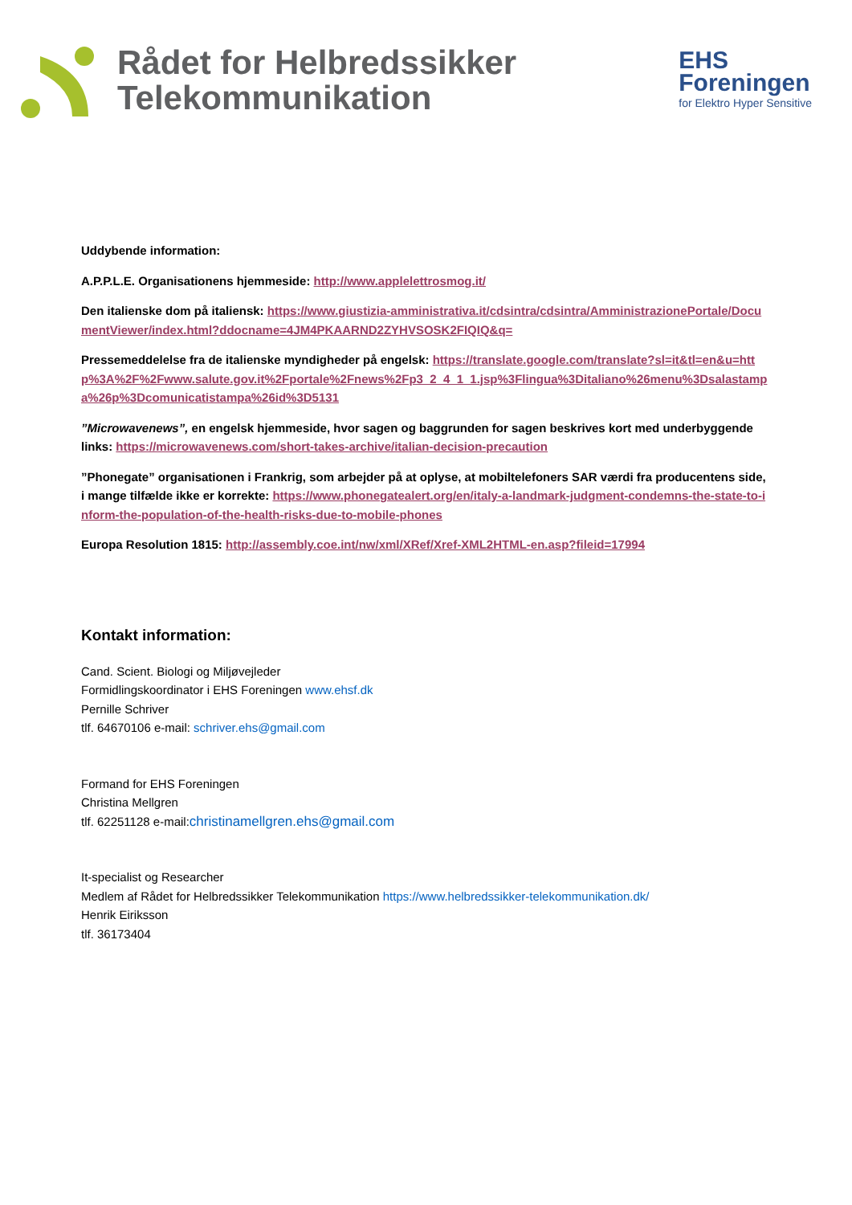Rådet for Helbredssikker
Telekommunikation
EHS
Foreningen
for Elektro Hyper Sensitive
Uddybende information:
A.P.P.L.E. Organisationens hjemmeside: http://www.applelettrosmog.it/
Den italienske dom på italiensk: https://www.giustizia-amministrativa.it/cdsintra/cdsintra/AmministrazionePortale/DocumentViewer/index.html?ddocname=4JM4PKAARND2ZYHVSOSK2FIQIQ&q=
Pressemeddelelse fra de italienske myndigheder på engelsk: https://translate.google.com/translate?sl=it&tl=en&u=http%3A%2F%2Fwww.salute.gov.it%2Fportale%2Fnews%2Fp3_2_4_1_1.jsp%3Flingua%3Ditaliano%26menu%3Dsalastampa%26p%3Dcomunicatistampa%26id%3D5131
”Microwavenews”, en engelsk hjemmeside, hvor sagen og baggrunden for sagen beskrives kort med underbyggende links: https://microwavenews.com/short-takes-archive/italian-decision-precaution
”Phonegate” organisationen i Frankrig, som arbejder på at oplyse, at mobiltelefoners SAR værdi fra producentens side, i mange tilfælde ikke er korrekte: https://www.phonegatealert.org/en/italy-a-landmark-judgment-condemns-the-state-to-inform-the-population-of-the-health-risks-due-to-mobile-phones
Europa Resolution 1815: http://assembly.coe.int/nw/xml/XRef/Xref-XML2HTML-en.asp?fileid=17994
Kontakt information:
Cand. Scient. Biologi og Miljøvejleder
Formidlingskoordinator i EHS Foreningen www.ehsf.dk
Pernille Schriver
tlf. 64670106 e-mail: schriver.ehs@gmail.com
Formand for EHS Foreningen
Christina Mellgren
tlf. 62251128 e-mail:christinamellgren.ehs@gmail.com
It-specialist og Researcher
Medlem af Rådet for Helbredssikker Telekommunikation https://www.helbredssikker-telekommunikation.dk/
Henrik Eiriksson
tlf. 36173404